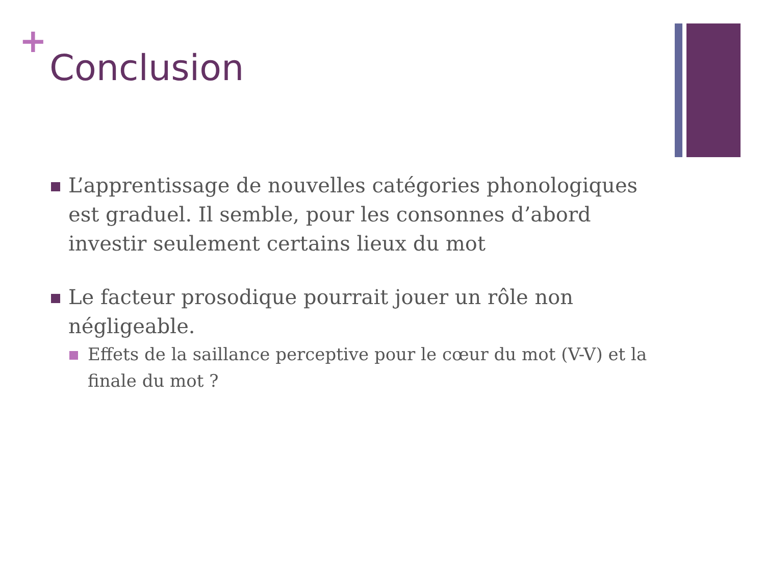+
Conclusion
L’apprentissage de nouvelles catégories phonologiques est graduel. Il semble, pour les consonnes d’abord investir seulement certains lieux du mot
Le facteur prosodique pourrait jouer un rôle non négligeable.
Effets de la saillance perceptive pour le cœur du mot (V-V) et la finale du mot ?